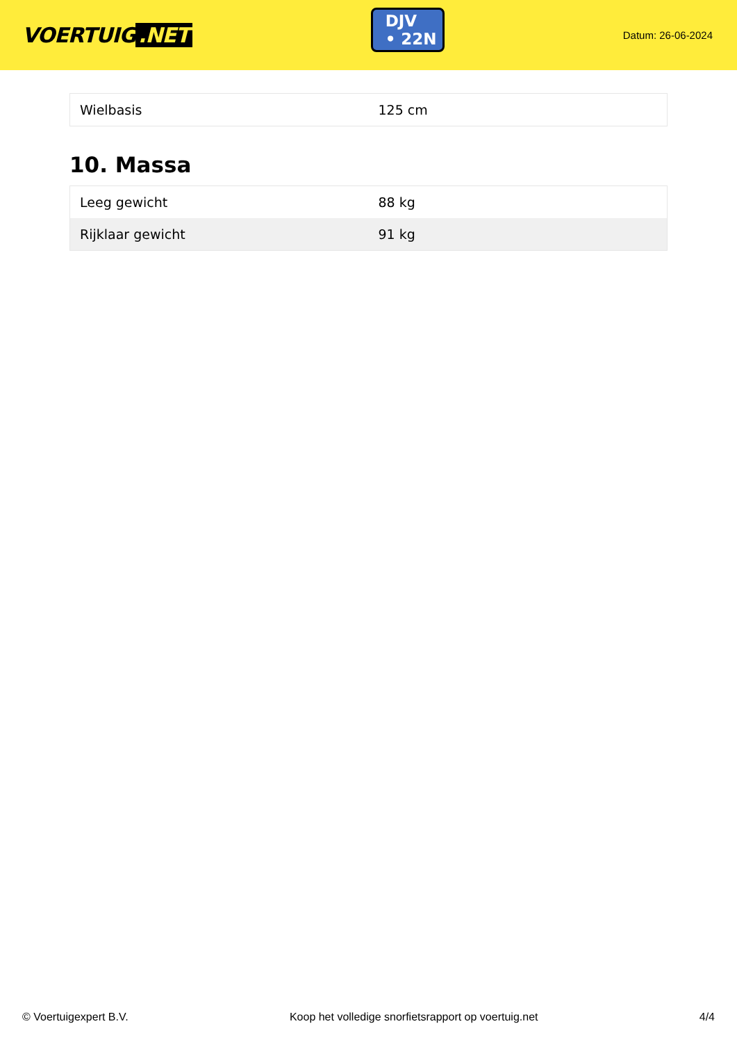VOERTUIG.NET
DJV
• 22N
Datum: 26-06-2024
| Wielbasis | 125 cm |
10. Massa
| Leeg gewicht | 88 kg |
| Rijklaar gewicht | 91 kg |
© Voertuigexpert B.V. Koop het volledige snorfietsrapport op voertuig.net 4/4